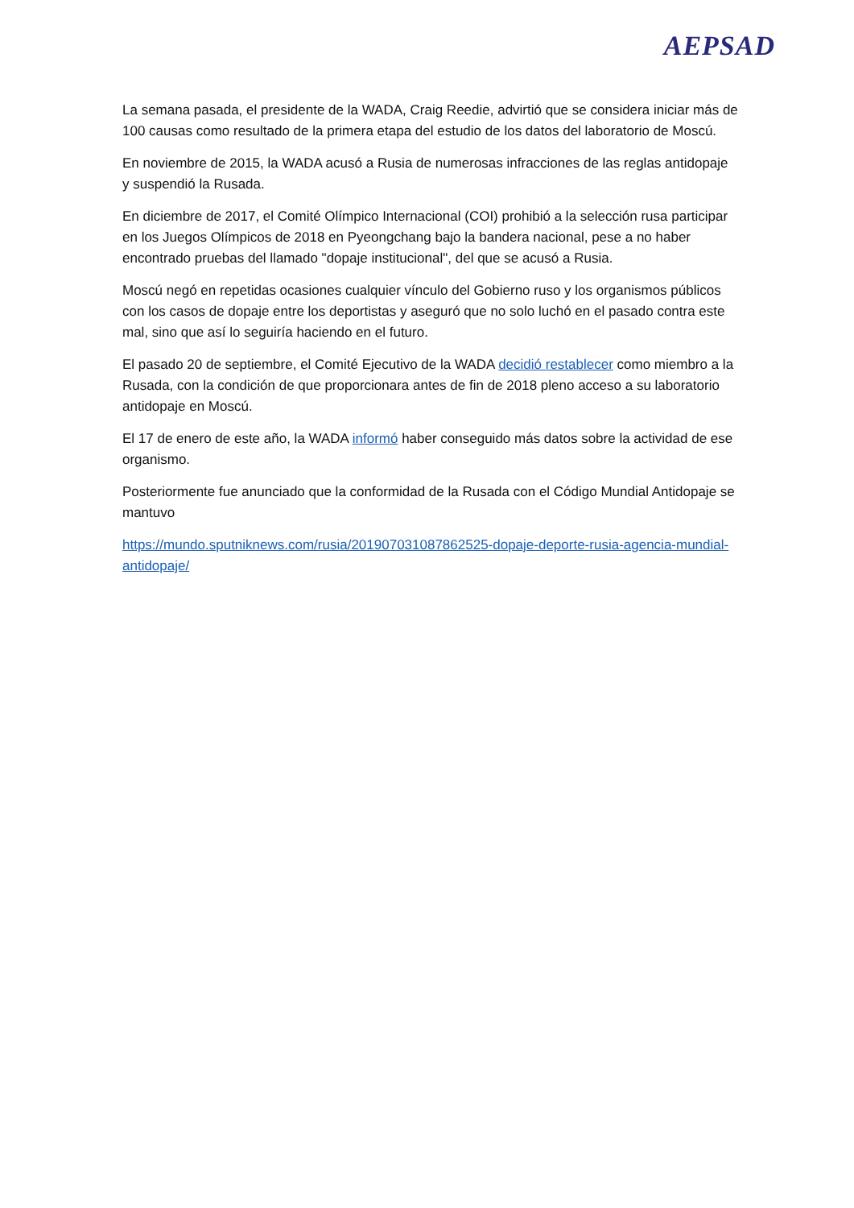AEPSAD
La semana pasada, el presidente de la WADA, Craig Reedie, advirtió que se considera iniciar más de 100 causas como resultado de la primera etapa del estudio de los datos del laboratorio de Moscú.
En noviembre de 2015, la WADA acusó a Rusia de numerosas infracciones de las reglas antidopaje y suspendió la Rusada.
En diciembre de 2017, el Comité Olímpico Internacional (COI) prohibió a la selección rusa participar en los Juegos Olímpicos de 2018 en Pyeongchang bajo la bandera nacional, pese a no haber encontrado pruebas del llamado "dopaje institucional", del que se acusó a Rusia.
Moscú negó en repetidas ocasiones cualquier vínculo del Gobierno ruso y los organismos públicos con los casos de dopaje entre los deportistas y aseguró que no solo luchó en el pasado contra este mal, sino que así lo seguiría haciendo en el futuro.
El pasado 20 de septiembre, el Comité Ejecutivo de la WADA decidió restablecer como miembro a la Rusada, con la condición de que proporcionara antes de fin de 2018 pleno acceso a su laboratorio antidopaje en Moscú.
El 17 de enero de este año, la WADA informó haber conseguido más datos sobre la actividad de ese organismo.
Posteriormente fue anunciado que la conformidad de la Rusada con el Código Mundial Antidopaje se mantuvo
https://mundo.sputniknews.com/rusia/201907031087862525-dopaje-deporte-rusia-agencia-mundial-antidopaje/